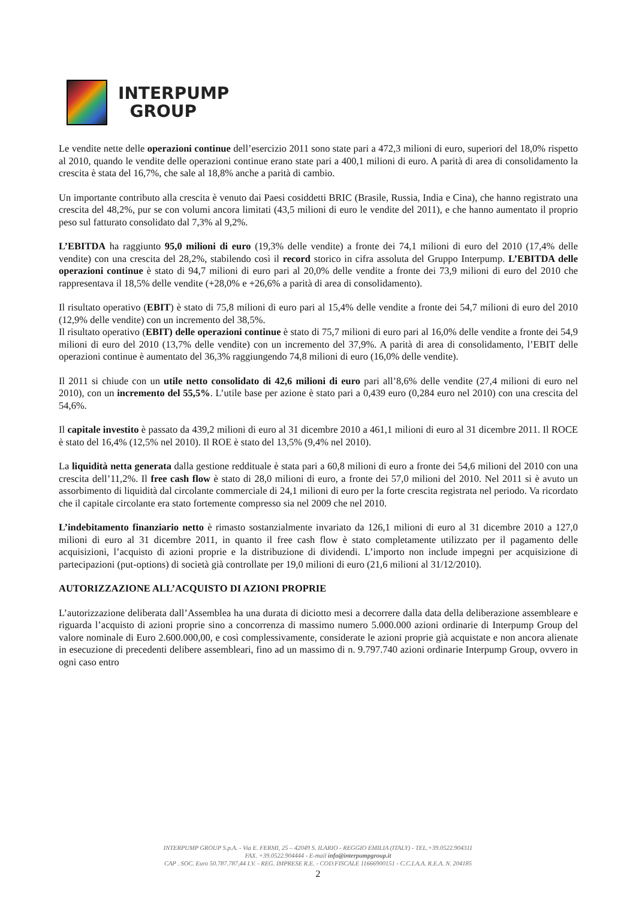INTERPUMP
GROUP
Le vendite nette delle operazioni continue dell’esercizio 2011 sono state pari a 472,3 milioni di euro, superiori del 18,0% rispetto al 2010, quando le vendite delle operazioni continue erano state pari a 400,1 milioni di euro. A parità di area di consolidamento la crescita è stata del 16,7%, che sale al 18,8% anche a parità di cambio.
Un importante contributo alla crescita è venuto dai Paesi cosiddetti BRIC (Brasile, Russia, India e Cina), che hanno registrato una crescita del 48,2%, pur se con volumi ancora limitati (43,5 milioni di euro le vendite del 2011), e che hanno aumentato il proprio peso sul fatturato consolidato dal 7,3% al 9,2%.
L’EBITDA ha raggiunto 95,0 milioni di euro (19,3% delle vendite) a fronte dei 74,1 milioni di euro del 2010 (17,4% delle vendite) con una crescita del 28,2%, stabilendo così il record storico in cifra assoluta del Gruppo Interpump. L’EBITDA delle operazioni continue è stato di 94,7 milioni di euro pari al 20,0% delle vendite a fronte dei 73,9 milioni di euro del 2010 che rappresentava il 18,5% delle vendite (+28,0% e +26,6% a parità di area di consolidamento).
Il risultato operativo (EBIT) è stato di 75,8 milioni di euro pari al 15,4% delle vendite a fronte dei 54,7 milioni di euro del 2010 (12,9% delle vendite) con un incremento del 38,5%.
Il risultato operativo (EBIT) delle operazioni continue è stato di 75,7 milioni di euro pari al 16,0% delle vendite a fronte dei 54,9 milioni di euro del 2010 (13,7% delle vendite) con un incremento del 37,9%. A parità di area di consolidamento, l’EBIT delle operazioni continue è aumentato del 36,3% raggiungendo 74,8 milioni di euro (16,0% delle vendite).
Il 2011 si chiude con un utile netto consolidato di 42,6 milioni di euro pari all’8,6% delle vendite (27,4 milioni di euro nel 2010), con un incremento del 55,5%. L’utile base per azione è stato pari a 0,439 euro (0,284 euro nel 2010) con una crescita del 54,6%.
Il capitale investito è passato da 439,2 milioni di euro al 31 dicembre 2010 a 461,1 milioni di euro al 31 dicembre 2011. Il ROCE è stato del 16,4% (12,5% nel 2010). Il ROE è stato del 13,5% (9,4% nel 2010).
La liquidità netta generata dalla gestione reddituale è stata pari a 60,8 milioni di euro a fronte dei 54,6 milioni del 2010 con una crescita dell’11,2%. Il free cash flow è stato di 28,0 milioni di euro, a fronte dei 57,0 milioni del 2010. Nel 2011 si è avuto un assorbimento di liquidità dal circolante commerciale di 24,1 milioni di euro per la forte crescita registrata nel periodo. Va ricordato che il capitale circolante era stato fortemente compresso sia nel 2009 che nel 2010.
L’indebitamento finanziario netto è rimasto sostanzialmente invariato da 126,1 milioni di euro al 31 dicembre 2010 a 127,0 milioni di euro al 31 dicembre 2011, in quanto il free cash flow è stato completamente utilizzato per il pagamento delle acquisizioni, l’acquisto di azioni proprie e la distribuzione di dividendi. L’importo non include impegni per acquisizione di partecipazioni (put-options) di società già controllate per 19,0 milioni di euro (21,6 milioni al 31/12/2010).
AUTORIZZAZIONE ALL’ACQUISTO DI AZIONI PROPRIE
L’autorizzazione deliberata dall’Assemblea ha una durata di diciotto mesi a decorrere dalla data della deliberazione assembleare e riguarda l’acquisto di azioni proprie sino a concorrenza di massimo numero 5.000.000 azioni ordinarie di Interpump Group del valore nominale di Euro 2.600.000,00, e così complessivamente, considerate le azioni proprie già acquistate e non ancora alienate in esecuzione di precedenti delibere assembleari, fino ad un massimo di n. 9.797.740 azioni ordinarie Interpump Group, ovvero in ogni caso entro
INTERPUMP GROUP S.p.A. - Via E. FERMI, 25 – 42049 S. ILARIO - REGGIO EMILIA (ITALY) - TEL.+39.0522.904311
FAX. +39.0522.904444 - E-mail info@interpumpgroup.it
CAP . SOC. Euro 50.787.787,44 I.V. - REG. IMPRESE R.E. - COD.FISCALE 11666900151 - C.C.I.A.A. R.E.A. N. 204185
2